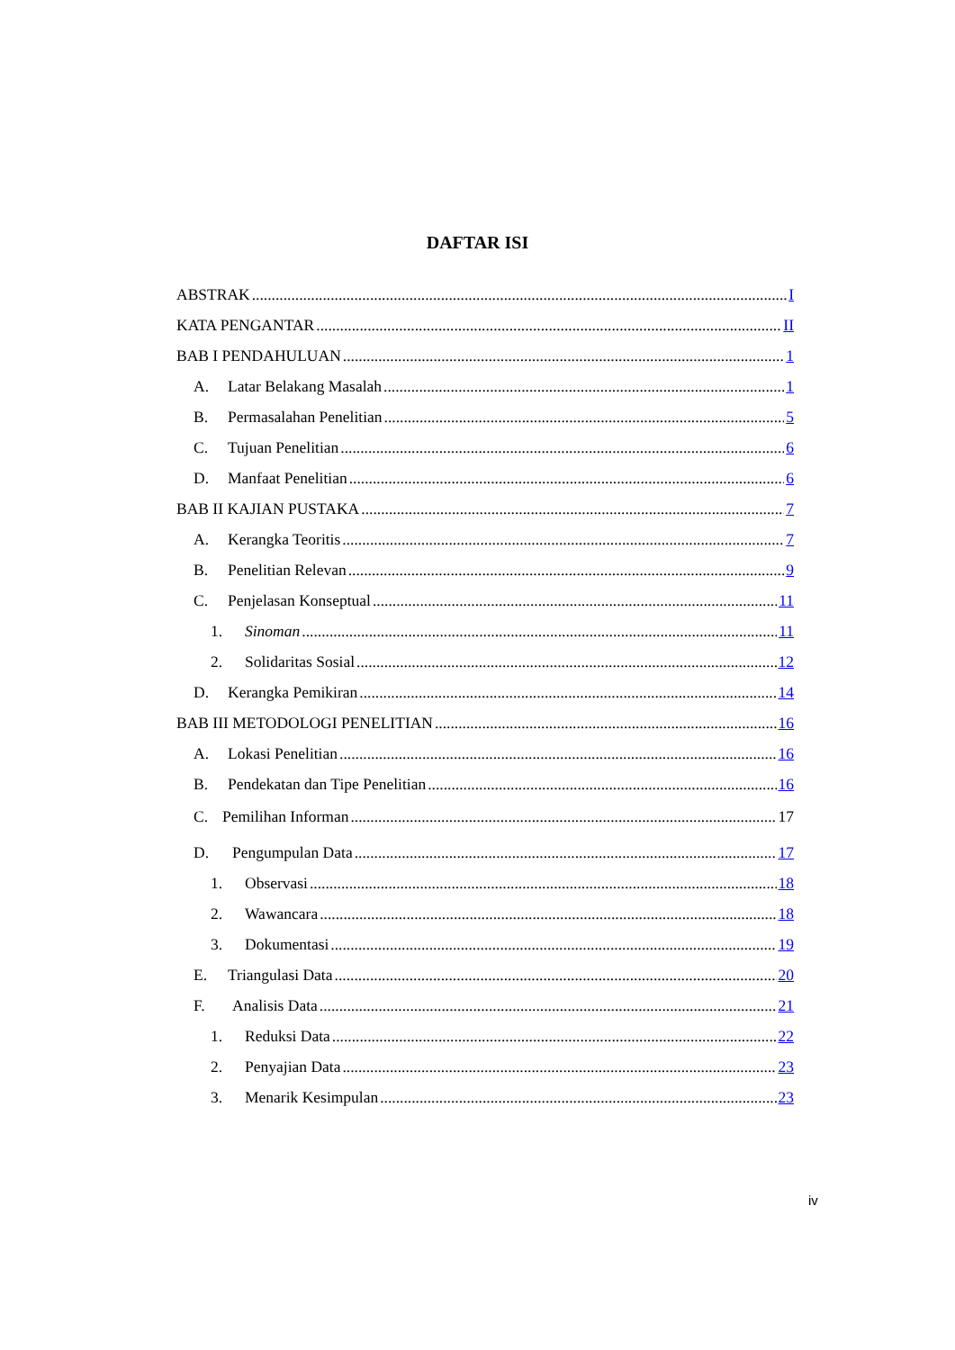DAFTAR ISI
ABSTRAK I
KATA PENGANTAR II
BAB I PENDAHULUAN 1
A. Latar Belakang Masalah 1
B. Permasalahan Penelitian 5
C. Tujuan Penelitian 6
D. Manfaat Penelitian 6
BAB II KAJIAN PUSTAKA 7
A. Kerangka Teoritis 7
B. Penelitian Relevan 9
C. Penjelasan Konseptual 11
1. Sinoman 11
2. Solidaritas Sosial 12
D. Kerangka Pemikiran 14
BAB III METODOLOGI PENELITIAN 16
A. Lokasi Penelitian 16
B. Pendekatan dan Tipe Penelitian 16
C. Pemilihan Informan 17
D. Pengumpulan Data 17
1. Observasi 18
2. Wawancara 18
3. Dokumentasi 19
E. Triangulasi Data 20
F. Analisis Data 21
1. Reduksi Data 22
2. Penyajian Data 23
3. Menarik Kesimpulan 23
iv